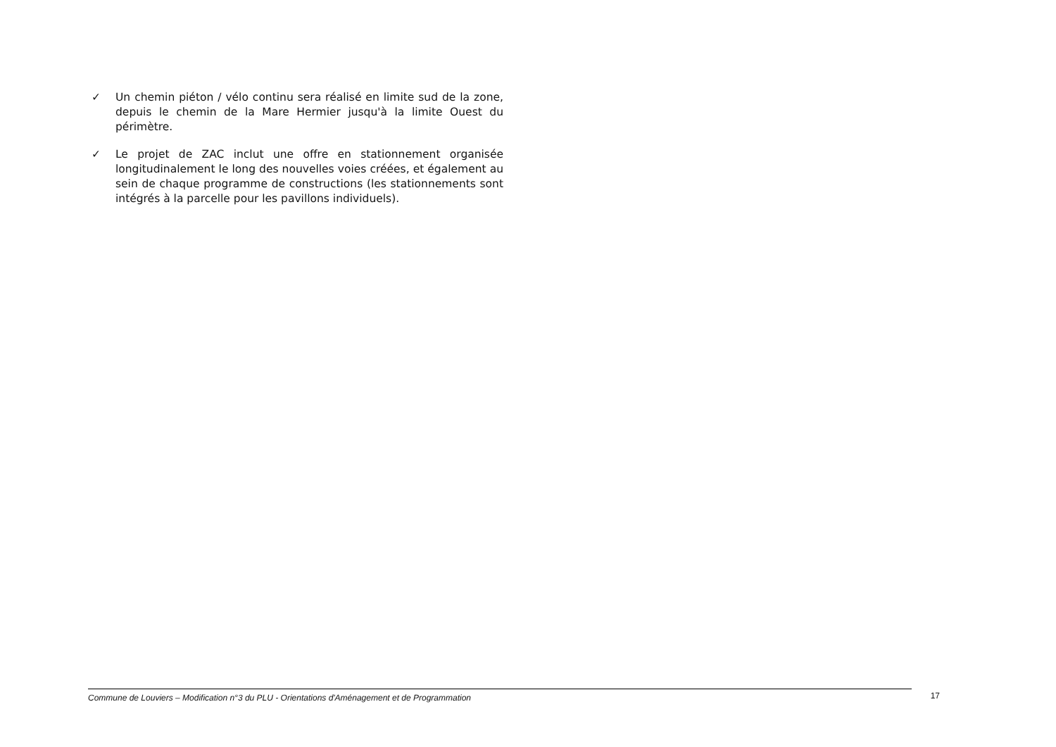✓ Un chemin piéton / vélo continu sera réalisé en limite sud de la zone, depuis le chemin de la Mare Hermier jusqu'à la limite Ouest du périmètre.
✓ Le projet de ZAC inclut une offre en stationnement organisée longitudinalement le long des nouvelles voies créées, et également au sein de chaque programme de constructions (les stationnements sont intégrés à la parcelle pour les pavillons individuels).
Commune de Louviers – Modification n°3 du PLU - Orientations d'Aménagement et de Programmation
17